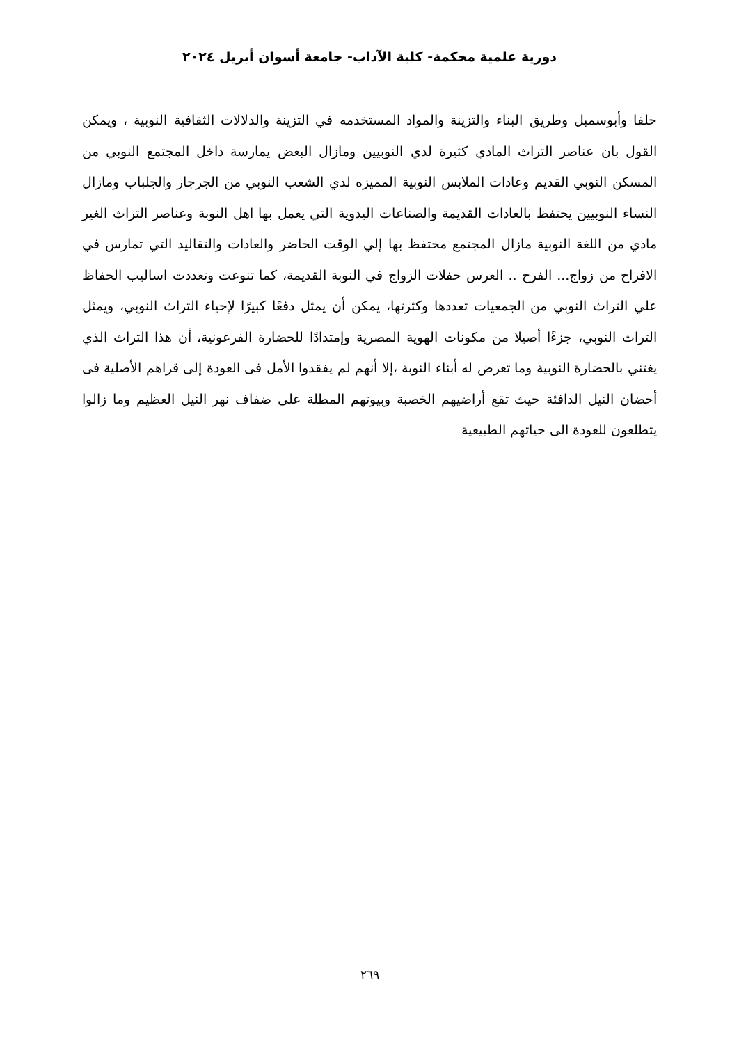دورية علمية محكمة- كلية الآداب- جامعة أسوان أبريل ٢٠٢٤
حلفا وأبوسمبل وطريق البناء والتزينة والمواد المستخدمه في التزينة والدلالات الثقافية النوبية ، ويمكن القول بان عناصر التراث المادي كثيرة لدي النوبيين ومازال البعض يمارسة داخل المجتمع النوبي من المسكن النوبي القديم وعادات الملابس النوبية المميزه لدي الشعب النوبي من الجرجار والجلباب ومازال النساء النوبيين يحتفظ بالعادات القديمة والصناعات اليدوية التي يعمل بها اهل النوبة وعناصر التراث الغير مادي من اللغة النوبية مازال المجتمع محتفظ بها إلي الوقت الحاضر والعادات والتقاليد التي تمارس في الافراح من زواج... الفرح .. العرس حفلات الزواج في النوبة القديمة، كما تنوعت وتعددت اساليب الحفاظ علي التراث النوبي من الجمعيات تعددها وكثرتها، يمكن أن يمثل دفعًا كبيرًا لإحياء التراث النوبي، ويمثل التراث النوبي، جزءًا أصيلا من مكونات الهوية المصرية وإمتدادًا للحضارة الفرعونية، أن هذا التراث الذي يغتني بالحضارة النوبية وما تعرض له أبناء النوبة ،إلا أنهم لم يفقدوا الأمل فى العودة إلى قراهم الأصلية فى أحضان النيل الدافئة حيث تقع أراضيهم الخصبة وبيوتهم المطلة على ضفاف نهر النيل العظيم وما زالوا يتطلعون للعودة الى حياتهم الطبيعية
٢٦٩